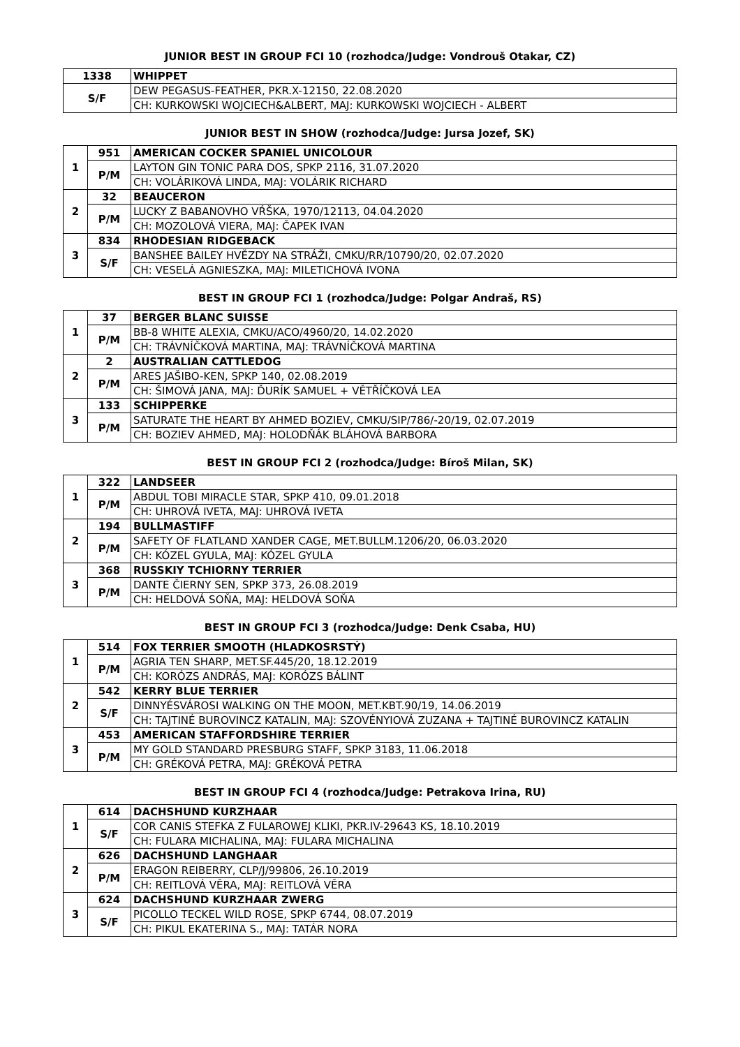JUNIOR BEST IN GROUP FCI 10 (rozhodca/Judge: Vondrouš Otakar, CZ)
| 1338 | WHIPPET |
| S/F | DEW PEGASUS-FEATHER, PKR.X-12150, 22.08.2020 |
| | CH: KURKOWSKI WOJCIECH&ALBERT, MAJ: KURKOWSKI WOJCIECH - ALBERT |
JUNIOR BEST IN SHOW (rozhodca/Judge: Jursa Jozef, SK)
| 1 | 951 | AMERICAN COCKER SPANIEL UNICOLOUR |
| | P/M | LAYTON GIN TONIC PARA DOS, SPKP 2116, 31.07.2020 |
| | | CH: VOLÁRIKOVÁ LINDA, MAJ: VOLÁRIK RICHARD |
| 2 | 32 | BEAUCERON |
| | P/M | LUCKY Z BABANOVHO VŔŠKA, 1970/12113, 04.04.2020 |
| | | CH: MOZOLOVÁ VIERA, MAJ: ČAPEK IVAN |
| 3 | 834 | RHODESIAN RIDGEBACK |
| | S/F | BANSHEE BAILEY HVĚZDY NA STRÁŽI, CMKU/RR/10790/20, 02.07.2020 |
| | | CH: VESELÁ AGNIESZKA, MAJ: MILETICHOVÁ IVONA |
BEST IN GROUP FCI 1 (rozhodca/Judge: Polgar Andraš, RS)
| 1 | 37 | BERGER BLANC SUISSE |
| | P/M | BB-8 WHITE ALEXIA, CMKU/ACO/4960/20, 14.02.2020 |
| | | CH: TRÁVNÍČKOVÁ MARTINA, MAJ: TRÁVNÍČKOVÁ MARTINA |
| 2 | 2 | AUSTRALIAN CATTLEDOG |
| | P/M | ARES JAŠIBO-KEN, SPKP 140, 02.08.2019 |
| | | CH: ŠIMOVÁ JANA, MAJ: ĎURÍK SAMUEL + VĚTŘÍČKOVÁ LEA |
| 3 | 133 | SCHIPPERKE |
| | P/M | SATURATE THE HEART BY AHMED BOZIEV, CMKU/SIP/786/-20/19, 02.07.2019 |
| | | CH: BOZIEV AHMED, MAJ: HOLODŇÁK BLÁHOVÁ BARBORA |
BEST IN GROUP FCI 2 (rozhodca/Judge: Bíroš Milan, SK)
| 1 | 322 | LANDSEER |
| | P/M | ABDUL TOBI MIRACLE STAR, SPKP 410, 09.01.2018 |
| | | CH: UHROVÁ IVETA, MAJ: UHROVÁ IVETA |
| 2 | 194 | BULLMASTIFF |
| | P/M | SAFETY OF FLATLAND XANDER CAGE, MET.BULLM.1206/20, 06.03.2020 |
| | | CH: KÓZEL GYULA, MAJ: KÓZEL GYULA |
| 3 | 368 | RUSSKIY TCHIORNY TERRIER |
| | P/M | DANTE ČIERNY SEN, SPKP 373, 26.08.2019 |
| | | CH: HELDOVÁ SOŇA, MAJ: HELDOVÁ SOŇA |
BEST IN GROUP FCI 3 (rozhodca/Judge: Denk Csaba, HU)
| 1 | 514 | FOX TERRIER SMOOTH (HLADKOSRSTÝ) |
| | P/M | AGRIA TEN SHARP, MET.SF.445/20, 18.12.2019 |
| | | CH: KORÓZS ANDRÁS, MAJ: KORÓZS BÁLINT |
| 2 | 542 | KERRY BLUE TERRIER |
| | S/F | DINNYÉSVÁROSI WALKING ON THE MOON, MET.KBT.90/19, 14.06.2019 |
| | | CH: TAJTINÉ BUROVINCZ KATALIN, MAJ: SZOVÉNYIOVÁ ZUZANA + TAJTINÉ BUROVINCZ KATALIN |
| 3 | 453 | AMERICAN STAFFORDSHIRE TERRIER |
| | P/M | MY GOLD STANDARD PRESBURG STAFF, SPKP 3183, 11.06.2018 |
| | | CH: GRÉKOVÁ PETRA, MAJ: GRÉKOVÁ PETRA |
BEST IN GROUP FCI 4 (rozhodca/Judge: Petrakova Irina, RU)
| 1 | 614 | DACHSHUND KURZHAAR |
| | S/F | COR CANIS STEFKA Z FULAROWEJ KLIKI, PKR.IV-29643 KS, 18.10.2019 |
| | | CH: FULARA MICHALINA, MAJ: FULARA MICHALINA |
| 2 | 626 | DACHSHUND LANGHAAR |
| | P/M | ERAGON REIBERRY, CLP/J/99806, 26.10.2019 |
| | | CH: REITLOVÁ VĚRA, MAJ: REITLOVÁ VĚRA |
| 3 | 624 | DACHSHUND KURZHAAR ZWERG |
| | S/F | PICOLLO TECKEL WILD ROSE, SPKP 6744, 08.07.2019 |
| | | CH: PIKUL EKATERINA S., MAJ: TATÁR NORA |